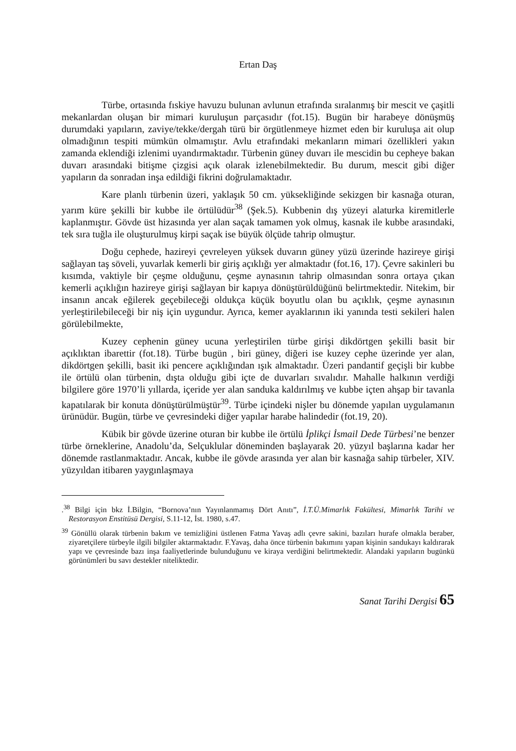Ertan Daş
Türbe, ortasında fıskiye havuzu bulunan avlunun etrafında sıralanmış bir mescit ve çaşitli mekanlardan oluşan bir mimari kuruluşun parçasıdır (fot.15). Bugün bir harabeye dönüşmüş durumdaki yapıların, zaviye/tekke/dergah türü bir örgütlenmeye hizmet eden bir kuruluşa ait olup olmadığının tespiti mümkün olmamıştır. Avlu etrafındaki mekanların mimari özellikleri yakın zamanda eklendiği izlenimi uyandırmaktadır. Türbenin güney duvarı ile mescidin bu cepheye bakan duvarı arasındaki bitişme çizgisi açık olarak izlenebilmektedir. Bu durum, mescit gibi diğer yapıların da sonradan inşa edildiği fikrini doğrulamaktadır.
Kare planlı türbenin üzeri, yaklaşık 50 cm. yüksekliğinde sekizgen bir kasnağa oturan, yarım küre şekilli bir kubbe ile örtülüdür<sup>38</sup> (Şek.5). Kubbenin dış yüzeyi alaturka kiremitlerle kaplanmıştır. Gövde üst hizasında yer alan saçak tamamen yok olmuş, kasnak ile kubbe arasındaki, tek sıra tuğla ile oluşturulmuş kirpi saçak ise büyük ölçüde tahrip olmuştur.
Doğu cephede, hazireyi çevreleyen yüksek duvarın güney yüzü üzerinde hazireye girişi sağlayan taş söveli, yuvarlak kemerli bir giriş açıklığı yer almaktadır (fot.16, 17). Çevre sakinleri bu kısımda, vaktiyle bir çeşme olduğunu, çeşme aynasının tahrip olmasından sonra ortaya çıkan kemerli açıklığın hazireye girişi sağlayan bir kapıya dönüştürüldüğünü belirtmektedir. Nitekim, bir insanın ancak eğilerek geçebileceği oldukça küçük boyutlu olan bu açıklık, çeşme aynasının yerleştirilebileceği bir niş için uygundur. Ayrıca, kemer ayaklarının iki yanında testi sekileri halen görülebilmekte,
Kuzey cephenin güney ucuna yerleştirilen türbe girişi dikdörtgen şekilli basit bir açıklıktan ibarettir (fot.18). Türbe bugün , biri güney, diğeri ise kuzey cephe üzerinde yer alan, dikdörtgen şekilli, basit iki pencere açıklığından ışık almaktadır. Üzeri pandantif geçişli bir kubbe ile örtülü olan türbenin, dışta olduğu gibi içte de duvarları sıvalıdır. Mahalle halkının verdiği bilgilere göre 1970’li yıllarda, içeride yer alan sanduka kaldırılmış ve kubbe içten ahşap bir tavanla kapatılarak bir konuta dönüştürülmüştür<sup>39</sup>. Türbe içindeki nişler bu dönemde yapılan uygulamanın ürünüdür. Bugün, türbe ve çevresindeki diğer yapılar harabe halindedir (fot.19, 20).
Kübik bir gövde üzerine oturan bir kubbe ile örtülü İplikçi İsmail Dede Türbesi’ne benzer türbe örneklerine, Anadolu’da, Selçuklular döneminden başlayarak 20. yüzyıl başlarına kadar her dönemde rastlanmaktadır. Ancak, kubbe ile gövde arasında yer alan bir kasnağa sahip türbeler, XIV. yüzyıldan itibaren yaygınlaşmaya
.<sup>38</sup> Bilgi için bkz İ.Bilgin, “Bornova’nın Yayınlanmamış Dört Anıtı”, İ.T.Ü.Mimarlık Fakültesi, Mimarlık Tarihi ve Restorasyon Enstitüsü Dergisi, S.11-12, İst. 1980, s.47.
<sup>39</sup> Gönüllü olarak türbenin bakım ve temizliğini üstlenen Fatma Yavaş adlı çevre sakini, bazıları hurafe olmakla beraber, ziyaretçilere türbeyle ilgili bilgiler aktarmaktadır. F.Yavaş, daha önce türbenin bakımını yapan kişinin sandukayı kaldırarak yapı ve çevresinde bazı inşa faaliyetlerinde bulunduğunu ve kiraya verdiğini belirtmektedir. Alandaki yapıların bugünkü görünümleri bu savı destekler niteliktedir.
Sanat Tarihi Dergisi 65